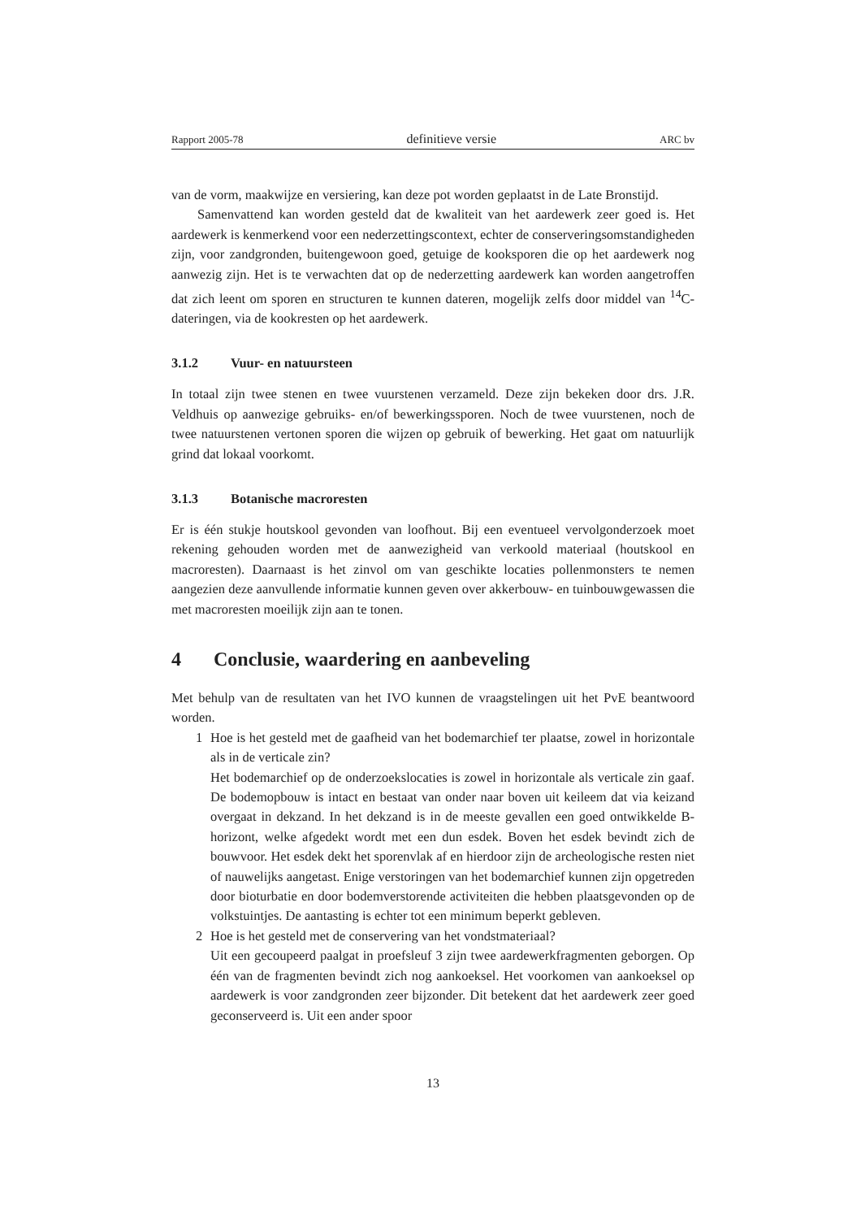Rapport 2005-78 definitieve versie ARC bv
van de vorm, maakwijze en versiering, kan deze pot worden geplaatst in de Late Bronstijd.
Samenvattend kan worden gesteld dat de kwaliteit van het aardewerk zeer goed is. Het aardewerk is kenmerkend voor een nederzettingscontext, echter de conserveringsomstandigheden zijn, voor zandgronden, buitengewoon goed, getuige de kooksporen die op het aardewerk nog aanwezig zijn. Het is te verwachten dat op de nederzetting aardewerk kan worden aangetroffen dat zich leent om sporen en structuren te kunnen dateren, mogelijk zelfs door middel van <sup>14</sup>C-dateringen, via de kookresten op het aardewerk.
3.1.2 Vuur- en natuursteen
In totaal zijn twee stenen en twee vuurstenen verzameld. Deze zijn bekeken door drs. J.R. Veldhuis op aanwezige gebruiks- en/of bewerkingssporen. Noch de twee vuurstenen, noch de twee natuurstenen vertonen sporen die wijzen op gebruik of bewerking. Het gaat om natuurlijk grind dat lokaal voorkomt.
3.1.3 Botanische macroresten
Er is één stukje houtskool gevonden van loofhout. Bij een eventueel vervolgonderzoek moet rekening gehouden worden met de aanwezigheid van verkoold materiaal (houtskool en macroresten). Daarnaast is het zinvol om van geschikte locaties pollenmonsters te nemen aangezien deze aanvullende informatie kunnen geven over akkerbouw- en tuinbouwgewassen die met macroresten moeilijk zijn aan te tonen.
4 Conclusie, waardering en aanbeveling
Met behulp van de resultaten van het IVO kunnen de vraagstelingen uit het PvE beantwoord worden.
1
Hoe is het gesteld met de gaafheid van het bodemarchief ter plaatse, zowel in horizontale als in de verticale zin?
Het bodemarchief op de onderzoekslocaties is zowel in horizontale als verticale zin gaaf. De bodemopbouw is intact en bestaat van onder naar boven uit keileem dat via keizand overgaat in dekzand. In het dekzand is in de meeste gevallen een goed ontwikkelde B-horizont, welke afgedekt wordt met een dun esdek. Boven het esdek bevindt zich de bouwvoor. Het esdek dekt het sporenvlak af en hierdoor zijn de archeologische resten niet of nauwelijks aangetast. Enige verstoringen van het bodemarchief kunnen zijn opgetreden door bioturbatie en door bodemverstorende activiteiten die hebben plaatsgevonden op de volkstuintjes. De aantasting is echter tot een minimum beperkt gebleven.
2
Hoe is het gesteld met de conservering van het vondstmateriaal?
Uit een gecoupeerd paalgat in proefsleuf 3 zijn twee aardewerkfragmenten geborgen. Op één van de fragmenten bevindt zich nog aankoeksel. Het voorkomen van aankoeksel op aardewerk is voor zandgronden zeer bijzonder. Dit betekent dat het aardewerk zeer goed geconserveerd is. Uit een ander spoor
13